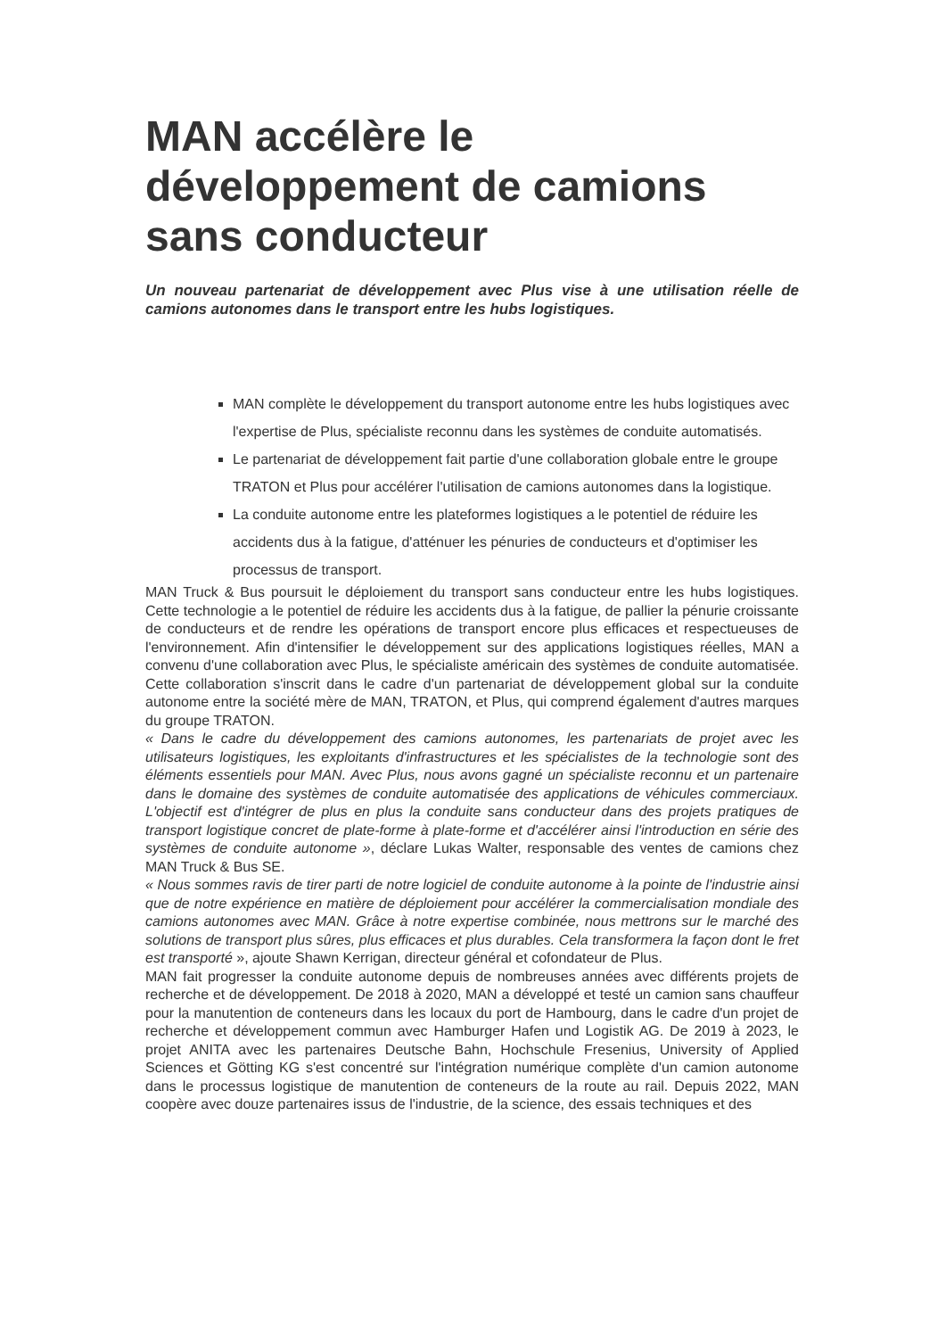MAN accélère le développement de camions sans conducteur
Un nouveau partenariat de développement avec Plus vise à une utilisation réelle de camions autonomes dans le transport entre les hubs logistiques.
MAN complète le développement du transport autonome entre les hubs logistiques avec l'expertise de Plus, spécialiste reconnu dans les systèmes de conduite automatisés.
Le partenariat de développement fait partie d'une collaboration globale entre le groupe TRATON et Plus pour accélérer l'utilisation de camions autonomes dans la logistique.
La conduite autonome entre les plateformes logistiques a le potentiel de réduire les accidents dus à la fatigue, d'atténuer les pénuries de conducteurs et d'optimiser les processus de transport.
MAN Truck & Bus poursuit le déploiement du transport sans conducteur entre les hubs logistiques. Cette technologie a le potentiel de réduire les accidents dus à la fatigue, de pallier la pénurie croissante de conducteurs et de rendre les opérations de transport encore plus efficaces et respectueuses de l'environnement. Afin d'intensifier le développement sur des applications logistiques réelles, MAN a convenu d'une collaboration avec Plus, le spécialiste américain des systèmes de conduite automatisée. Cette collaboration s'inscrit dans le cadre d'un partenariat de développement global sur la conduite autonome entre la société mère de MAN, TRATON, et Plus, qui comprend également d'autres marques du groupe TRATON.
« Dans le cadre du développement des camions autonomes, les partenariats de projet avec les utilisateurs logistiques, les exploitants d'infrastructures et les spécialistes de la technologie sont des éléments essentiels pour MAN. Avec Plus, nous avons gagné un spécialiste reconnu et un partenaire dans le domaine des systèmes de conduite automatisée des applications de véhicules commerciaux. L'objectif est d'intégrer de plus en plus la conduite sans conducteur dans des projets pratiques de transport logistique concret de plate-forme à plate-forme et d'accélérer ainsi l'introduction en série des systèmes de conduite autonome », déclare Lukas Walter, responsable des ventes de camions chez MAN Truck & Bus SE.
« Nous sommes ravis de tirer parti de notre logiciel de conduite autonome à la pointe de l'industrie ainsi que de notre expérience en matière de déploiement pour accélérer la commercialisation mondiale des camions autonomes avec MAN. Grâce à notre expertise combinée, nous mettrons sur le marché des solutions de transport plus sûres, plus efficaces et plus durables. Cela transformera la façon dont le fret est transporté », ajoute Shawn Kerrigan, directeur général et cofondateur de Plus.
MAN fait progresser la conduite autonome depuis de nombreuses années avec différents projets de recherche et de développement. De 2018 à 2020, MAN a développé et testé un camion sans chauffeur pour la manutention de conteneurs dans les locaux du port de Hambourg, dans le cadre d'un projet de recherche et développement commun avec Hamburger Hafen und Logistik AG. De 2019 à 2023, le projet ANITA avec les partenaires Deutsche Bahn, Hochschule Fresenius, University of Applied Sciences et Götting KG s'est concentré sur l'intégration numérique complète d'un camion autonome dans le processus logistique de manutention de conteneurs de la route au rail. Depuis 2022, MAN coopère avec douze partenaires issus de l'industrie, de la science, des essais techniques et des